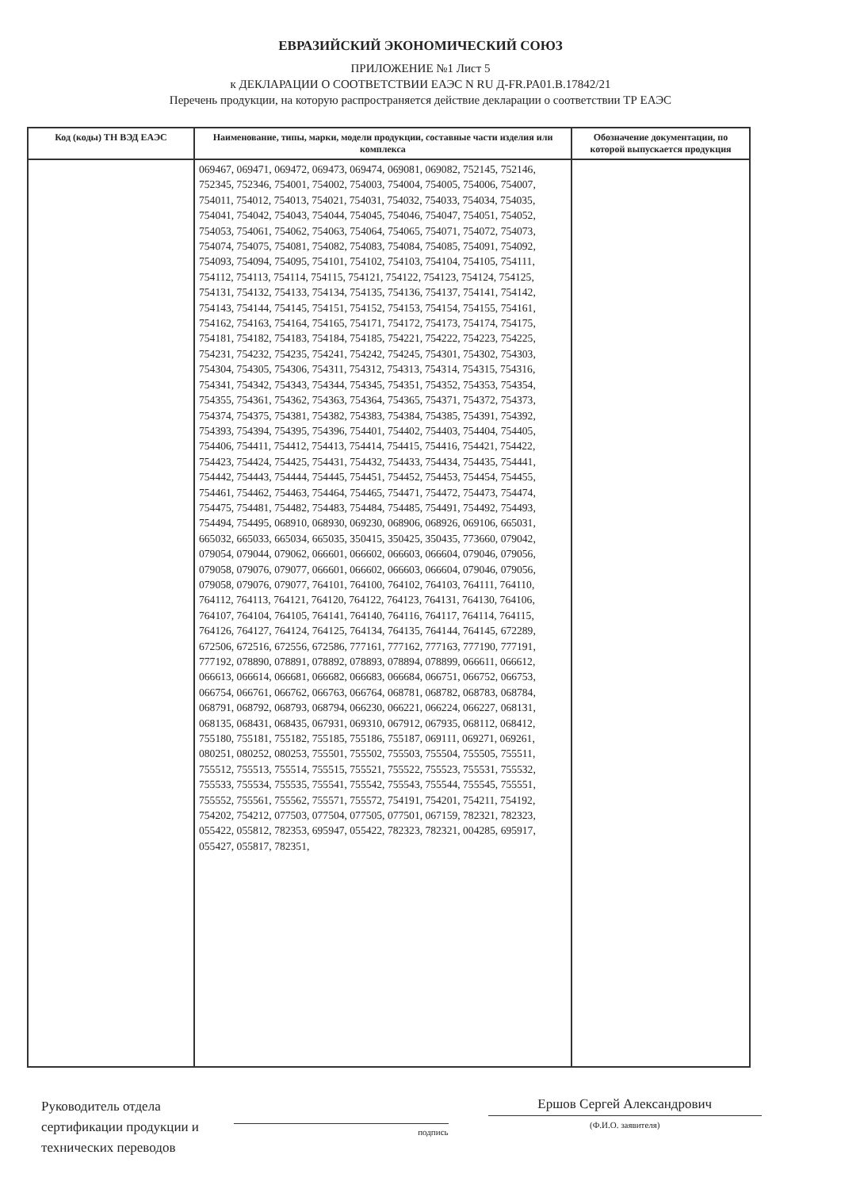ЕВРАЗИЙСКИЙ ЭКОНОМИЧЕСКИЙ СОЮЗ
ПРИЛОЖЕНИЕ №1 Лист 5
к ДЕКЛАРАЦИИ О СООТВЕТСТВИИ ЕАЭС N RU Д-FR.PA01.B.17842/21
Перечень продукции, на которую распространяется действие декларации о соответствии ТР ЕАЭС
| Код (коды) ТН ВЭД ЕАЭС | Наименование, типы, марки, модели продукции, составные части изделия или комплекса | Обозначение документации, по которой выпускается продукция |
| --- | --- | --- |
| | 069467, 069471, 069472, 069473, 069474, 069081, 069082, 752145, 752146, 752345, 752346, 754001, 754002, 754003, 754004, 754005, 754006, 754007, 754011, 754012, 754013, 754021, 754031, 754032, 754033, 754034, 754035, 754041, 754042, 754043, 754044, 754045, 754046, 754047, 754051, 754052, 754053, 754061, 754062, 754063, 754064, 754065, 754071, 754072, 754073, 754074, 754075, 754081, 754082, 754083, 754084, 754085, 754091, 754092, 754093, 754094, 754095, 754101, 754102, 754103, 754104, 754105, 754111, 754112, 754113, 754114, 754115, 754121, 754122, 754123, 754124, 754125, 754131, 754132, 754133, 754134, 754135, 754136, 754137, 754141, 754142, 754143, 754144, 754145, 754151, 754152, 754153, 754154, 754155, 754161, 754162, 754163, 754164, 754165, 754171, 754172, 754173, 754174, 754175, 754181, 754182, 754183, 754184, 754185, 754221, 754222, 754223, 754225, 754231, 754232, 754235, 754241, 754242, 754245, 754301, 754302, 754303, 754304, 754305, 754306, 754311, 754312, 754313, 754314, 754315, 754316, 754341, 754342, 754343, 754344, 754345, 754351, 754352, 754353, 754354, 754355, 754361, 754362, 754363, 754364, 754365, 754371, 754372, 754373, 754374, 754375, 754381, 754382, 754383, 754384, 754385, 754391, 754392, 754393, 754394, 754395, 754396, 754401, 754402, 754403, 754404, 754405, 754406, 754411, 754412, 754413, 754414, 754415, 754416, 754421, 754422, 754423, 754424, 754425, 754431, 754432, 754433, 754434, 754435, 754441, 754442, 754443, 754444, 754445, 754451, 754452, 754453, 754454, 754455, 754461, 754462, 754463, 754464, 754465, 754471, 754472, 754473, 754474, 754475, 754481, 754482, 754483, 754484, 754485, 754491, 754492, 754493, 754494, 754495, 068910, 068930, 069230, 068906, 068926, 069106, 665031, 665032, 665033, 665034, 665035, 350415, 350425, 350435, 773660, 079042, 079054, 079044, 079062, 066601, 066602, 066603, 066604, 079046, 079056, 079058, 079076, 079077, 066601, 066602, 066603, 066604, 079046, 079056, 079058, 079076, 079077, 764101, 764100, 764102, 764103, 764111, 764110, 764112, 764113, 764121, 764120, 764122, 764123, 764131, 764130, 764106, 764107, 764104, 764105, 764141, 764140, 764116, 764117, 764114, 764115, 764126, 764127, 764124, 764125, 764134, 764135, 764144, 764145, 672289, 672506, 672516, 672556, 672586, 777161, 777162, 777163, 777190, 777191, 777192, 078890, 078891, 078892, 078893, 078894, 078899, 066611, 066612, 066613, 066614, 066681, 066682, 066683, 066684, 066751, 066752, 066753, 066754, 066761, 066762, 066763, 066764, 068781, 068782, 068783, 068784, 068791, 068792, 068793, 068794, 066230, 066221, 066224, 066227, 068131, 068135, 068431, 068435, 067931, 069310, 067912, 067935, 068112, 068412, 755180, 755181, 755182, 755185, 755186, 755187, 069111, 069271, 069261, 080251, 080252, 080253, 755501, 755502, 755503, 755504, 755505, 755511, 755512, 755513, 755514, 755515, 755521, 755522, 755523, 755531, 755532, 755533, 755534, 755535, 755541, 755542, 755543, 755544, 755545, 755551, 755552, 755561, 755562, 755571, 755572, 754191, 754201, 754211, 754192, 754202, 754212, 077503, 077504, 077505, 077501, 067159, 782321, 782323, 055422, 055812, 782353, 695947, 055422, 782323, 782321, 004285, 695917, 055427, 055817, 782351, | |
Руководитель отдела сертификации продукции и технических переводов
подпись
Ершов Сергей Александрович
(Ф.И.О. заявителя)